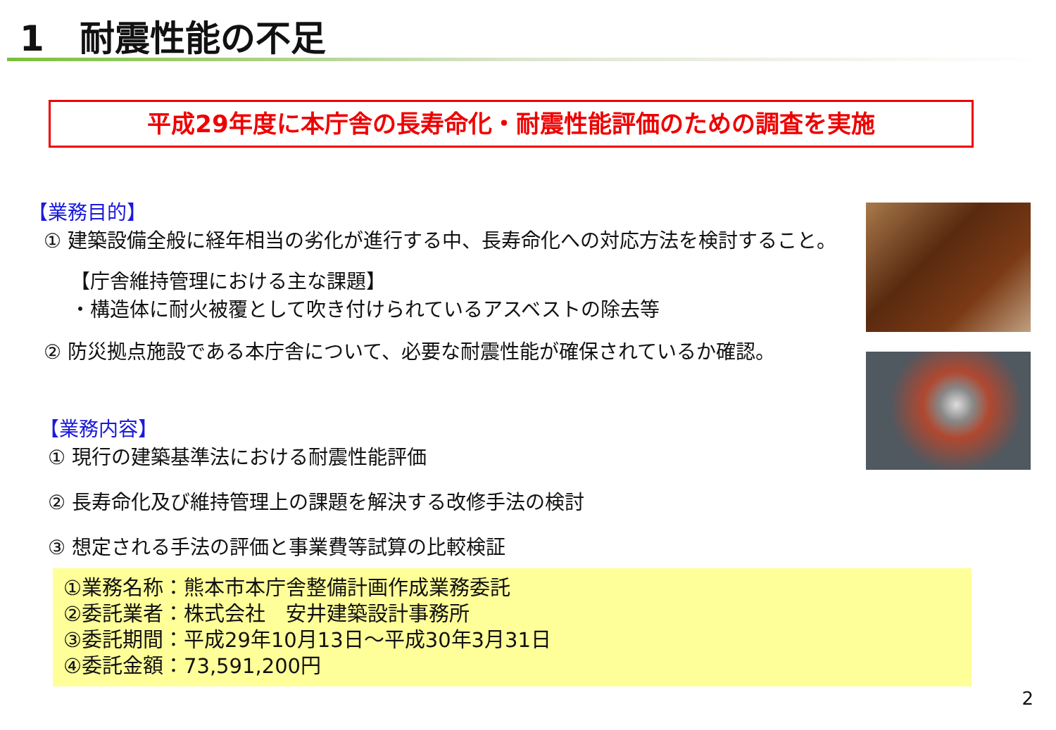1　耐震性能の不足
平成29年度に本庁舎の長寿命化・耐震性能評価のための調査を実施
【業務目的】
① 建築設備全般に経年相当の劣化が進行する中、長寿命化への対応方法を検討すること。
【庁舎維持管理における主な課題】
・構造体に耐火被覆として吹き付けられているアスベストの除去等
② 防災拠点施設である本庁舎について、必要な耐震性能が確保されているか確認。
【業務内容】
① 現行の建築基準法における耐震性能評価
② 長寿命化及び維持管理上の課題を解決する改修手法の検討
③ 想定される手法の評価と事業費等試算の比較検証
①業務名称：熊本市本庁舎整備計画作成業務委託
②委託業者：株式会社　安井建築設計事務所
③委託期間：平成29年10月13日～平成30年3月31日
④委託金額：73,591,200円
2